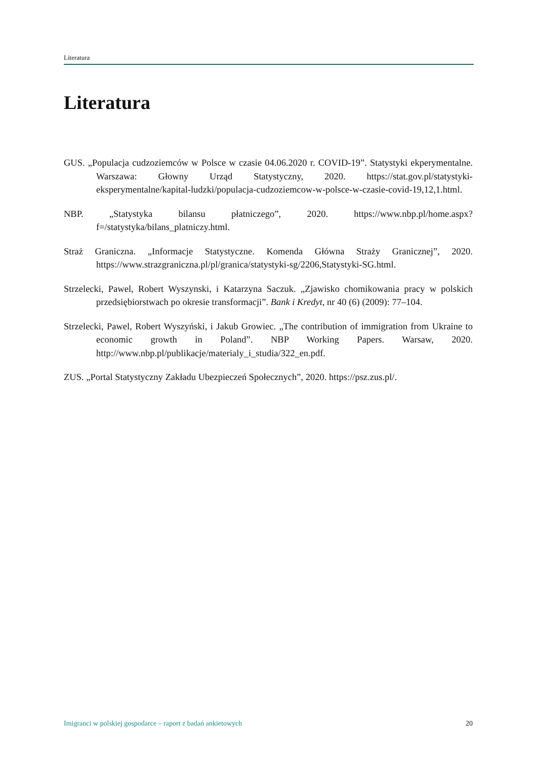Literatura
Literatura
GUS. „Populacja cudzoziemców w Polsce w czasie 04.06.2020 r. COVID-19”. Statystyki ekperymentalne. Warszawa: Głowny Urząd Statystyczny, 2020. https://stat.gov.pl/statystyki-eksperymentalne/kapital-ludzki/populacja-cudzoziemcow-w-polsce-w-czasie-covid-19,12,1.html.
NBP. „Statystyka bilansu płatniczego”, 2020. https://www.nbp.pl/home.aspx?f=/statystyka/bilans_platniczy.html.
Straż Graniczna. „Informacje Statystyczne. Komenda Główna Straży Granicznej”, 2020. https://www.strazgraniczna.pl/pl/granica/statystyki-sg/2206,Statystyki-SG.html.
Strzelecki, Pawel, Robert Wyszynski, i Katarzyna Saczuk. „Zjawisko chomikowania pracy w polskich przedsiębiorstwach po okresie transformacji”. Bank i Kredyt, nr 40 (6) (2009): 77–104.
Strzelecki, Pawel, Robert Wyszyński, i Jakub Growiec. „The contribution of immigration from Ukraine to economic growth in Poland”. NBP Working Papers. Warsaw, 2020. http://www.nbp.pl/publikacje/materialy_i_studia/322_en.pdf.
ZUS. „Portal Statystyczny Zakładu Ubezpieczeń Społecznych”, 2020. https://psz.zus.pl/.
Imigranci w polskiej gospodarce – raport z badań ankietowych 20